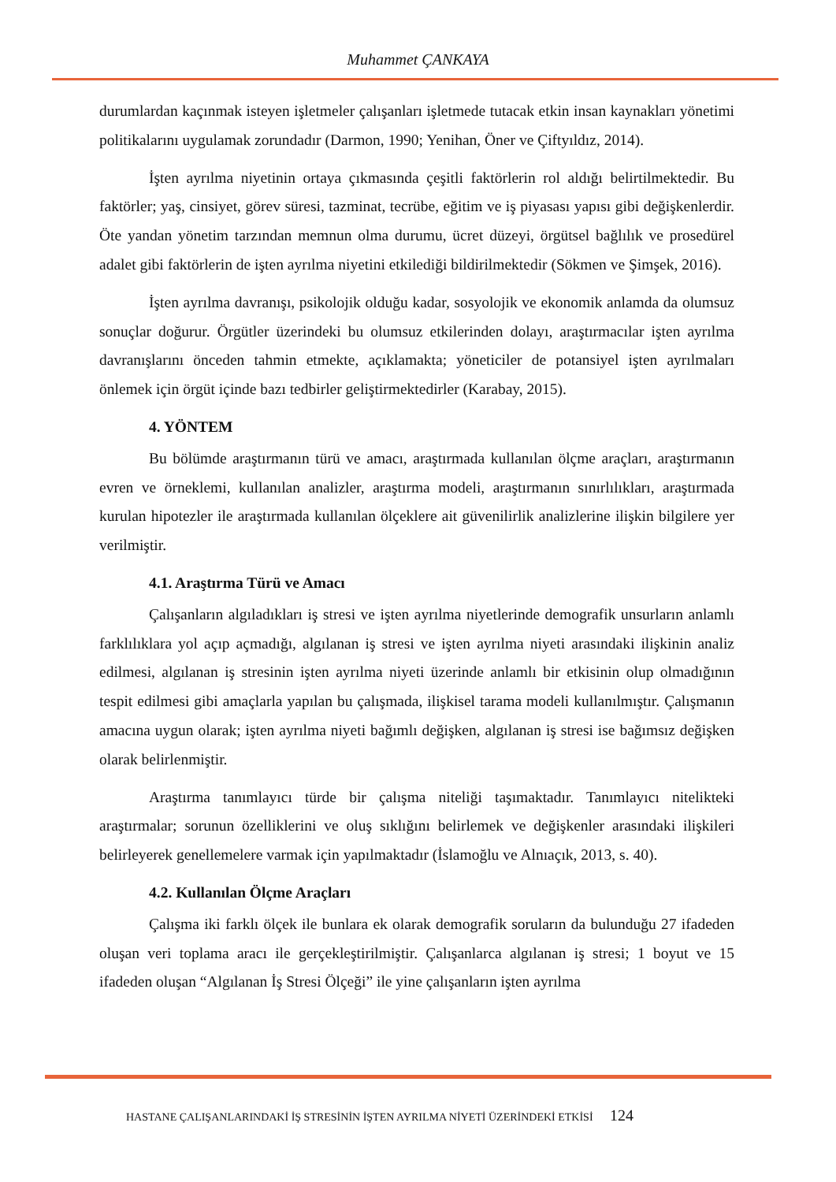Muhammet ÇANKAYA
durumlardan kaçınmak isteyen işletmeler çalışanları işletmede tutacak etkin insan kaynakları yönetimi politikalarını uygulamak zorundadır (Darmon, 1990; Yenihan, Öner ve Çiftyıldız, 2014).
İşten ayrılma niyetinin ortaya çıkmasında çeşitli faktörlerin rol aldığı belirtilmektedir. Bu faktörler; yaş, cinsiyet, görev süresi, tazminat, tecrübe, eğitim ve iş piyasası yapısı gibi değişkenlerdir. Öte yandan yönetim tarzından memnun olma durumu, ücret düzeyi, örgütsel bağlılık ve prosedürel adalet gibi faktörlerin de işten ayrılma niyetini etkilediği bildirilmektedir (Sökmen ve Şimşek, 2016).
İşten ayrılma davranışı, psikolojik olduğu kadar, sosyolojik ve ekonomik anlamda da olumsuz sonuçlar doğurur. Örgütler üzerindeki bu olumsuz etkilerinden dolayı, araştırmacılar işten ayrılma davranışlarını önceden tahmin etmekte, açıklamakta; yöneticiler de potansiyel işten ayrılmaları önlemek için örgüt içinde bazı tedbirler geliştirmektedirler (Karabay, 2015).
4. YÖNTEM
Bu bölümde araştırmanın türü ve amacı, araştırmada kullanılan ölçme araçları, araştırmanın evren ve örneklemi, kullanılan analizler, araştırma modeli, araştırmanın sınırlılıkları, araştırmada kurulan hipotezler ile araştırmada kullanılan ölçeklere ait güvenilirlik analizlerine ilişkin bilgilere yer verilmiştir.
4.1. Araştırma Türü ve Amacı
Çalışanların algıladıkları iş stresi ve işten ayrılma niyetlerinde demografik unsurların anlamlı farklılıklara yol açıp açmadığı, algılanan iş stresi ve işten ayrılma niyeti arasındaki ilişkinin analiz edilmesi, algılanan iş stresinin işten ayrılma niyeti üzerinde anlamlı bir etkisinin olup olmadığının tespit edilmesi gibi amaçlarla yapılan bu çalışmada, ilişkisel tarama modeli kullanılmıştır. Çalışmanın amacına uygun olarak; işten ayrılma niyeti bağımlı değişken, algılanan iş stresi ise bağımsız değişken olarak belirlenmiştir.
Araştırma tanımlayıcı türde bir çalışma niteliği taşımaktadır. Tanımlayıcı nitelikteki araştırmalar; sorunun özelliklerini ve oluş sıklığını belirlemek ve değişkenler arasındaki ilişkileri belirleyerek genellemelere varmak için yapılmaktadır (İslamoğlu ve Alnıaçık, 2013, s. 40).
4.2. Kullanılan Ölçme Araçları
Çalışma iki farklı ölçek ile bunlara ek olarak demografik soruların da bulunduğu 27 ifadeden oluşan veri toplama aracı ile gerçekleştirilmiştir. Çalışanlarca algılanan iş stresi; 1 boyut ve 15 ifadeden oluşan “Algılanan İş Stresi Ölçeği” ile yine çalışanların işten ayrılma
HASTANE ÇALIŞANLARINDAKİ İŞ STRESİNİN İŞTEN AYRILMA NİYETİ ÜZERİNDEKİ ETKİSİ 124